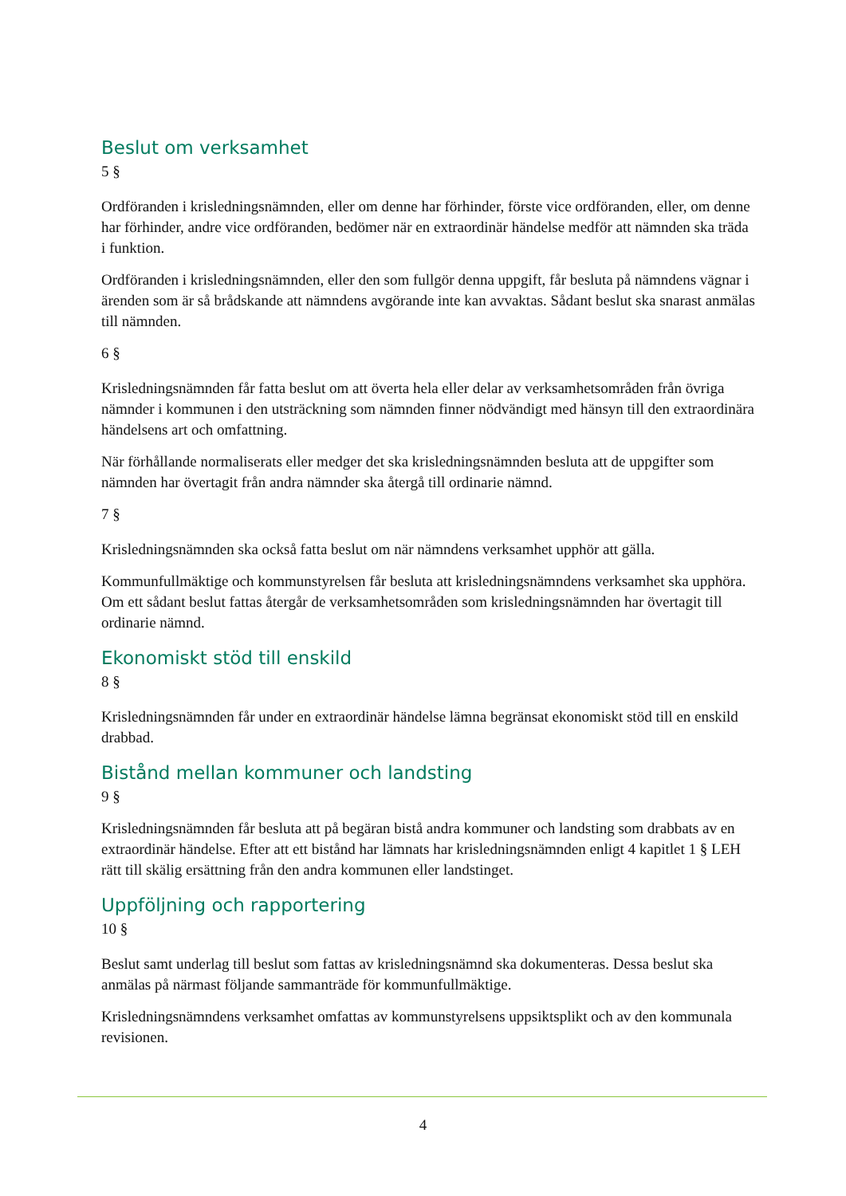Beslut om verksamhet
5 §
Ordföranden i krisledningsnämnden, eller om denne har förhinder, förste vice ordföranden, eller, om denne har förhinder, andre vice ordföranden, bedömer när en extraordinär händelse medför att nämnden ska träda i funktion.
Ordföranden i krisledningsnämnden, eller den som fullgör denna uppgift, får besluta på nämndens vägnar i ärenden som är så brådskande att nämndens avgörande inte kan avvaktas. Sådant beslut ska snarast anmälas till nämnden.
6 §
Krisledningsnämnden får fatta beslut om att överta hela eller delar av verksamhetsområden från övriga nämnder i kommunen i den utsträckning som nämnden finner nödvändigt med hänsyn till den extraordinära händelsens art och omfattning.
När förhållande normaliserats eller medger det ska krisledningsnämnden besluta att de uppgifter som nämnden har övertagit från andra nämnder ska återgå till ordinarie nämnd.
7 §
Krisledningsnämnden ska också fatta beslut om när nämndens verksamhet upphör att gälla.
Kommunfullmäktige och kommunstyrelsen får besluta att krisledningsnämndens verksamhet ska upphöra. Om ett sådant beslut fattas återgår de verksamhetsområden som krisledningsnämnden har övertagit till ordinarie nämnd.
Ekonomiskt stöd till enskild
8 §
Krisledningsnämnden får under en extraordinär händelse lämna begränsat ekonomiskt stöd till en enskild drabbad.
Bistånd mellan kommuner och landsting
9 §
Krisledningsnämnden får besluta att på begäran bistå andra kommuner och landsting som drabbats av en extraordinär händelse. Efter att ett bistånd har lämnats har krisledningsnämnden enligt 4 kapitlet 1 § LEH rätt till skälig ersättning från den andra kommunen eller landstinget.
Uppföljning och rapportering
10 §
Beslut samt underlag till beslut som fattas av krisledningsnämnd ska dokumenteras. Dessa beslut ska anmälas på närmast följande sammanträde för kommunfullmäktige.
Krisledningsnämndens verksamhet omfattas av kommunstyrelsens uppsiktsplikt och av den kommunala revisionen.
4